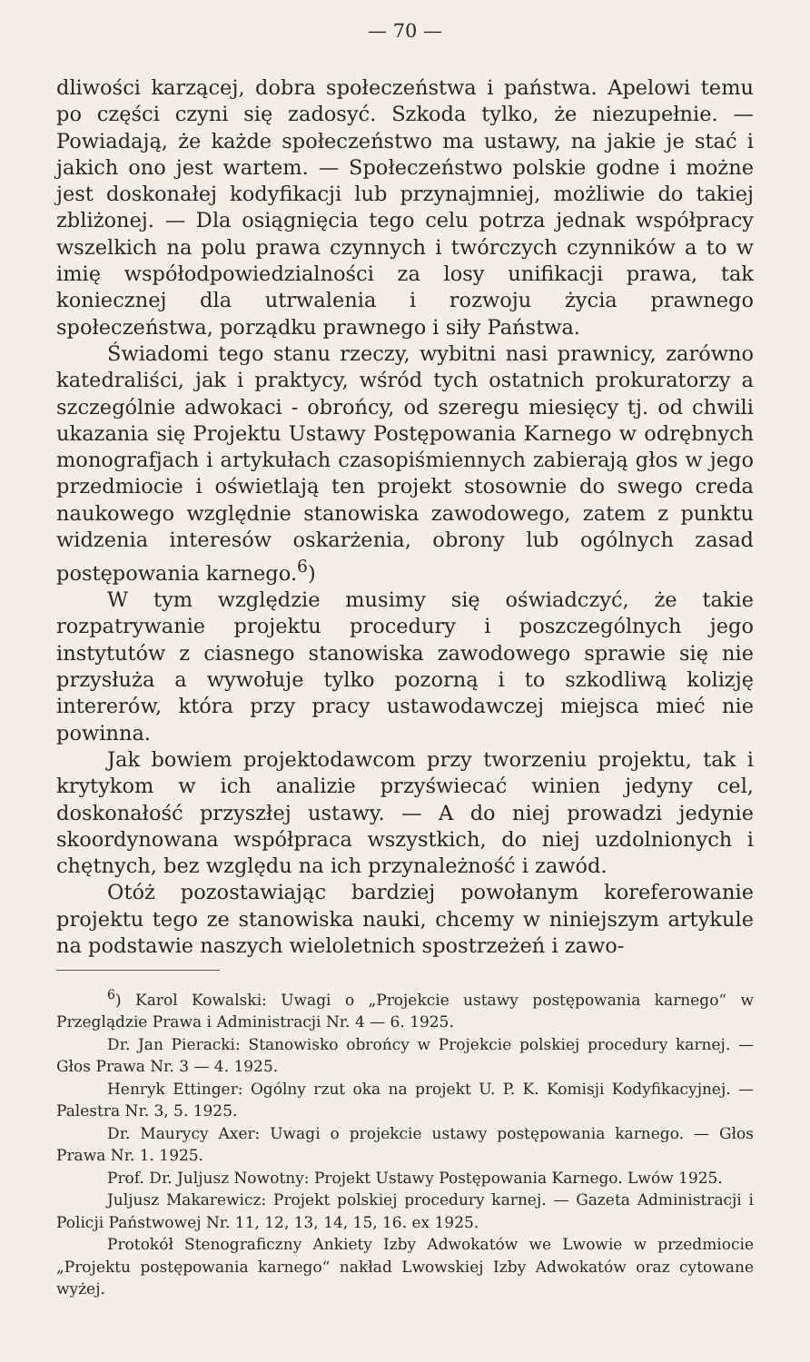— 70 —
dliwości karzącej, dobra społeczeństwa i państwa. Apelowi temu po części czyni się zadosyć. Szkoda tylko, że niezupełnie. — Powiadają, że każde społeczeństwo ma ustawy, na jakie je stać i jakich ono jest wartem. — Społeczeństwo polskie godne i możne jest doskonałej kodyfikacji lub przynajmniej, możliwie do takiej zbliżonej. — Dla osiągnięcia tego celu potrza jednak współpracy wszelkich na polu prawa czynnych i twórczych czynników a to w imię współodpowiedzialności za losy unifikacji prawa, tak koniecznej dla utrwalenia i rozwoju życia prawnego społeczeństwa, porządku prawnego i siły Państwa.
Świadomi tego stanu rzeczy, wybitni nasi prawnicy, zarówno katedraliści, jak i praktycy, wśród tych ostatnich prokuratorzy a szczególnie adwokaci - obrońcy, od szeregu miesięcy tj. od chwili ukazania się Projektu Ustawy Postępowania Karnego w odrębnych monografjach i artykułach czasopiśmiennych zabierają głos w jego przedmiocie i oświetlają ten projekt stosownie do swego creda naukowego względnie stanowiska zawodowego, zatem z punktu widzenia interesów oskarżenia, obrony lub ogólnych zasad postępowania karnego.<sup>6</sup>)
W tym względzie musimy się oświadczyć, że takie rozpatrywanie projektu procedury i poszczególnych jego instytutów z ciasnego stanowiska zawodowego sprawie się nie przysłuża a wywołuje tylko pozorną i to szkodliwą kolizję intererów, która przy pracy ustawodawczej miejsca mieć nie powinna.
Jak bowiem projektodawcom przy tworzeniu projektu, tak i krytykom w ich analizie przyświecać winien jedyny cel, doskonałość przyszłej ustawy. — A do niej prowadzi jedynie skoordynowana współpraca wszystkich, do niej uzdolnionych i chętnych, bez względu na ich przynależność i zawód.
Otóż pozostawiając bardziej powołanym koreferowanie projektu tego ze stanowiska nauki, chcemy w niniejszym artykule na podstawie naszych wieloletnich spostrzeżeń i zawo-
<sup>6</sup>) Karol Kowalski: Uwagi o „Projekcie ustawy postępowania karnego“ w Przeglądzie Prawa i Administracji Nr. 4 — 6. 1925.
Dr. Jan Pieracki: Stanowisko obrońcy w Projekcie polskiej procedury karnej. — Głos Prawa Nr. 3 — 4. 1925.
Henryk Ettinger: Ogólny rzut oka na projekt U. P. K. Komisji Kodyfikacyjnej. — Palestra Nr. 3, 5. 1925.
Dr. Maurycy Axer: Uwagi o projekcie ustawy postępowania karnego. — Głos Prawa Nr. 1. 1925.
Prof. Dr. Juljusz Nowotny: Projekt Ustawy Postępowania Karnego. Lwów 1925.
Juljusz Makarewicz: Projekt polskiej procedury karnej. — Gazeta Administracji i Policji Państwowej Nr. 11, 12, 13, 14, 15, 16. ex 1925.
Protokół Stenograficzny Ankiety Izby Adwokatów we Lwowie w przedmiocie „Projektu postępowania karnego“ nakład Lwowskiej Izby Adwokatów oraz cytowane wyżej.